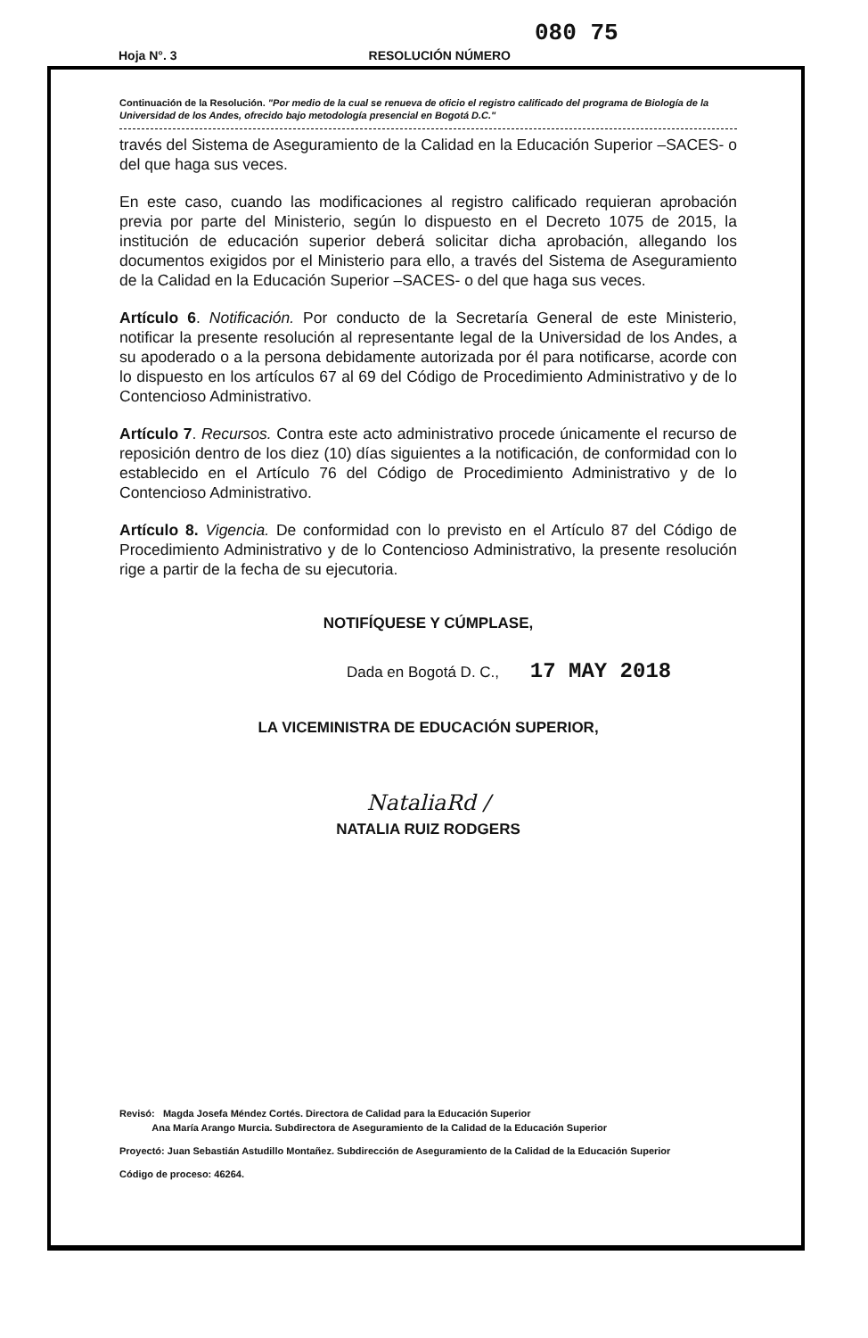080 75
Hoja N°. 3 RESOLUCIÓN NÚMERO
Continuación de la Resolución. "Por medio de la cual se renueva de oficio el registro calificado del programa de Biología de la Universidad de los Andes, ofrecido bajo metodología presencial en Bogotá D.C."
través del Sistema de Aseguramiento de la Calidad en la Educación Superior –SACES- o del que haga sus veces.
En este caso, cuando las modificaciones al registro calificado requieran aprobación previa por parte del Ministerio, según lo dispuesto en el Decreto 1075 de 2015, la institución de educación superior deberá solicitar dicha aprobación, allegando los documentos exigidos por el Ministerio para ello, a través del Sistema de Aseguramiento de la Calidad en la Educación Superior –SACES- o del que haga sus veces.
Artículo 6. Notificación. Por conducto de la Secretaría General de este Ministerio, notificar la presente resolución al representante legal de la Universidad de los Andes, a su apoderado o a la persona debidamente autorizada por él para notificarse, acorde con lo dispuesto en los artículos 67 al 69 del Código de Procedimiento Administrativo y de lo Contencioso Administrativo.
Artículo 7. Recursos. Contra este acto administrativo procede únicamente el recurso de reposición dentro de los diez (10) días siguientes a la notificación, de conformidad con lo establecido en el Artículo 76 del Código de Procedimiento Administrativo y de lo Contencioso Administrativo.
Artículo 8. Vigencia. De conformidad con lo previsto en el Artículo 87 del Código de Procedimiento Administrativo y de lo Contencioso Administrativo, la presente resolución rige a partir de la fecha de su ejecutoria.
NOTIFÍQUESE Y CÚMPLASE,
Dada en Bogotá D. C., 17 MAY 2018
LA VICEMINISTRA DE EDUCACIÓN SUPERIOR,
NataliaRd /
NATALIA RUIZ RODGERS
Revisó: Magda Josefa Méndez Cortés. Directora de Calidad para la Educación Superior
Ana María Arango Murcia. Subdirectora de Aseguramiento de la Calidad de la Educación Superior
Proyectó: Juan Sebastián Astudillo Montañez. Subdirección de Aseguramiento de la Calidad de la Educación Superior
Código de proceso: 46264.